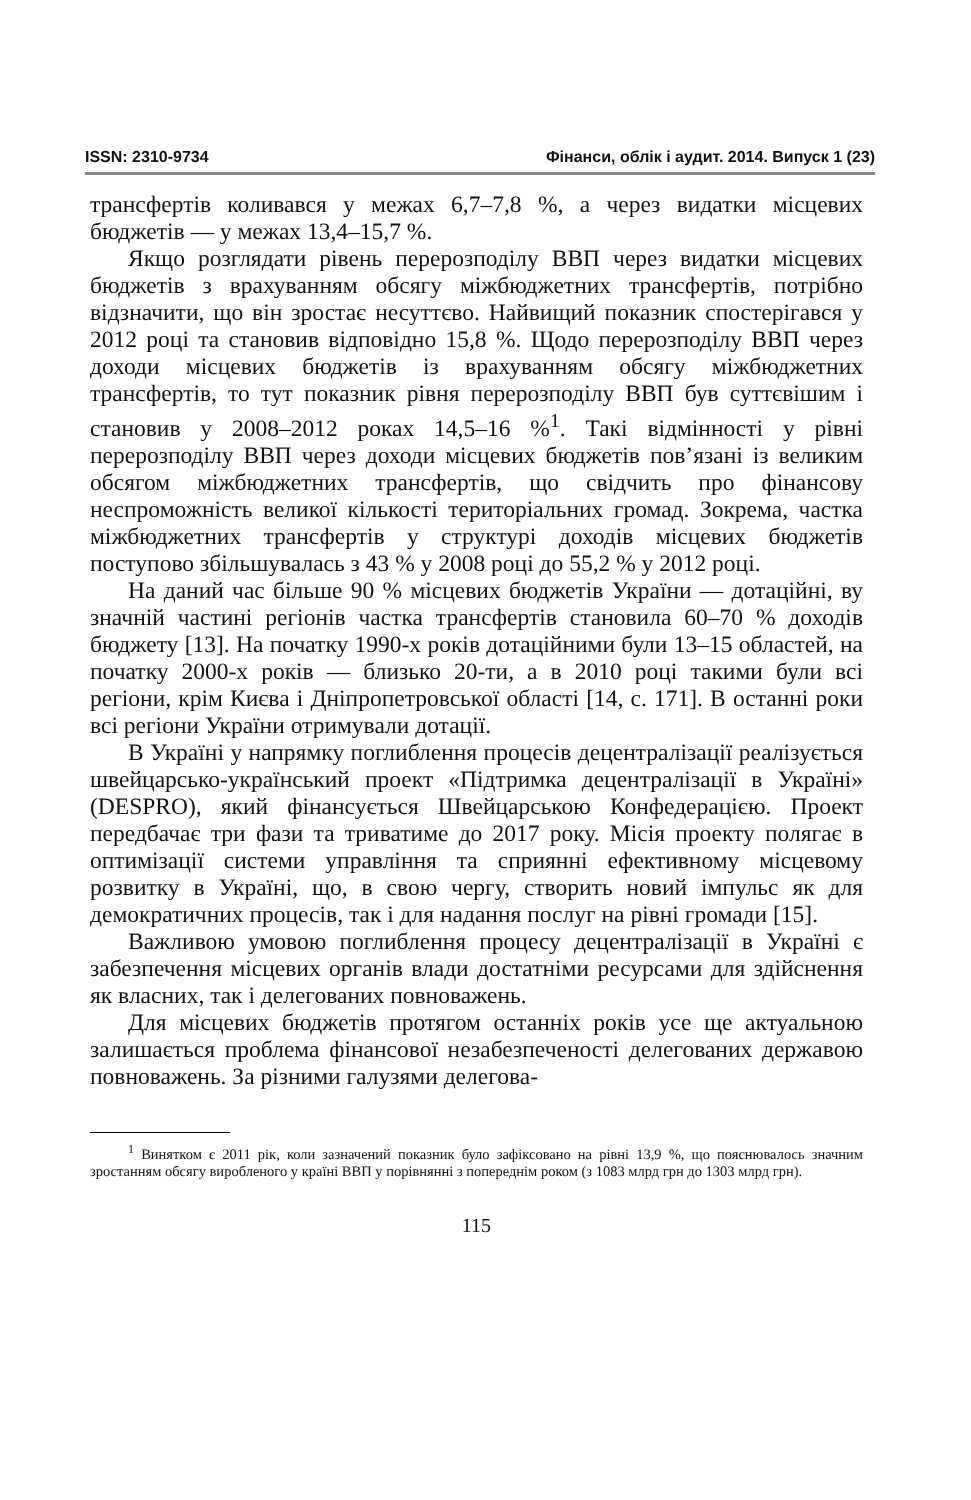ISSN: 2310-9734 Фінанси, облік і аудит. 2014. Випуск 1 (23)
трансфертів коливався у межах 6,7–7,8 %, а через видатки місцевих бюджетів — у межах 13,4–15,7 %.
Якщо розглядати рівень перерозподілу ВВП через видатки місцевих бюджетів з врахуванням обсягу міжбюджетних трансфертів, потрібно відзначити, що він зростає несуттєво. Найвищий показник спостерігався у 2012 році та становив відповідно 15,8 %. Щодо перерозподілу ВВП через доходи місцевих бюджетів із врахуванням обсягу міжбюджетних трансфертів, то тут показник рівня перерозподілу ВВП був суттєвішим і становив у 2008–2012 роках 14,5–16 %<sup>1</sup>. Такі відмінності у рівні перерозподілу ВВП через доходи місцевих бюджетів пов’язані із великим обсягом міжбюджетних трансфертів, що свідчить про фінансову неспроможність великої кількості територіальних громад. Зокрема, частка міжбюджетних трансфертів у структурі доходів місцевих бюджетів поступово збільшувалась з 43 % у 2008 році до 55,2 % у 2012 році.
На даний час більше 90 % місцевих бюджетів України — дотаційні, ву значній частині регіонів частка трансфертів становила 60–70 % доходів бюджету [13]. На початку 1990-х років дотаційними були 13–15 областей, на початку 2000-х років — близько 20-ти, а в 2010 році такими були всі регіони, крім Києва і Дніпропетровської області [14, с. 171]. В останні роки всі регіони України отримували дотації.
В Україні у напрямку поглиблення процесів децентралізації реалізується швейцарсько-український проект «Підтримка децентралізації в Україні» (DESPRO), який фінансується Швейцарською Конфедерацією. Проект передбачає три фази та триватиме до 2017 року. Місія проекту полягає в оптимізації системи управління та сприянні ефективному місцевому розвитку в Україні, що, в свою чергу, створить новий імпульс як для демократичних процесів, так і для надання послуг на рівні громади [15].
Важливою умовою поглиблення процесу децентралізації в Україні є забезпечення місцевих органів влади достатніми ресурсами для здійснення як власних, так і делегованих повноважень.
Для місцевих бюджетів протягом останніх років усе ще актуальною залишається проблема фінансової незабезпеченості делегованих державою повноважень. За різними галузями делегова-
<sup>1</sup> Винятком є 2011 рік, коли зазначений показник було зафіксовано на рівні 13,9 %, що пояснювалось значним зростанням обсягу виробленого у країні ВВП у порівнянні з попереднім роком (з 1083 млрд грн до 1303 млрд грн).
115